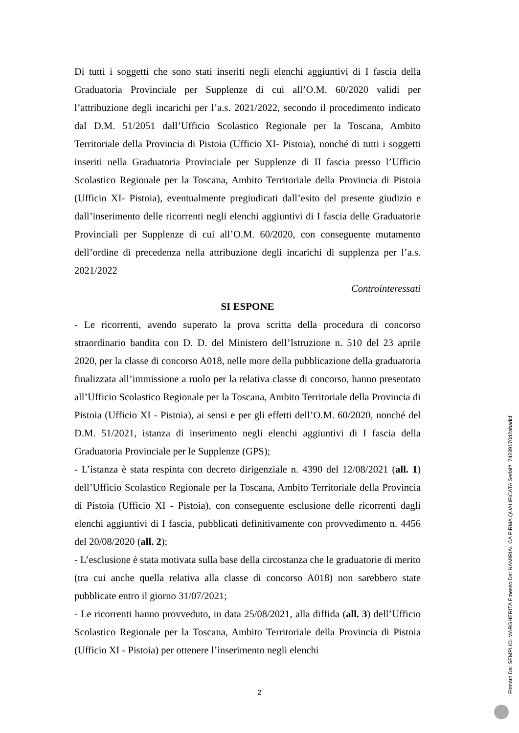Di tutti i soggetti che sono stati inseriti negli elenchi aggiuntivi di I fascia della Graduatoria Provinciale per Supplenze di cui all’O.M. 60/2020 validi per l’attribuzione degli incarichi per l’a.s. 2021/2022, secondo il procedimento indicato dal D.M. 51/2051 dall’Ufficio Scolastico Regionale per la Toscana, Ambito Territoriale della Provincia di Pistoia (Ufficio XI- Pistoia), nonché di tutti i soggetti inseriti nella Graduatoria Provinciale per Supplenze di II fascia presso l’Ufficio Scolastico Regionale per la Toscana, Ambito Territoriale della Provincia di Pistoia (Ufficio XI- Pistoia), eventualmente pregiudicati dall’esito del presente giudizio e dall’inserimento delle ricorrenti negli elenchi aggiuntivi di I fascia delle Graduatorie Provinciali per Supplenze di cui all’O.M. 60/2020, con conseguente mutamento dell’ordine di precedenza nella attribuzione degli incarichi di supplenza per l’a.s. 2021/2022
Controinteressati
SI ESPONE
- Le ricorrenti, avendo superato la prova scritta della procedura di concorso straordinario bandita con D. D. del Ministero dell’Istruzione n. 510 del 23 aprile 2020, per la classe di concorso A018, nelle more della pubblicazione della graduatoria finalizzata all’immissione a ruolo per la relativa classe di concorso, hanno presentato all’Ufficio Scolastico Regionale per la Toscana, Ambito Territoriale della Provincia di Pistoia (Ufficio XI - Pistoia), ai sensi e per gli effetti dell’O.M. 60/2020, nonché del D.M. 51/2021, istanza di inserimento negli elenchi aggiuntivi di I fascia della Graduatoria Provinciale per le Supplenze (GPS);
- L’istanza è stata respinta con decreto dirigenziale n. 4390 del 12/08/2021 (all. 1) dell’Ufficio Scolastico Regionale per la Toscana, Ambito Territoriale della Provincia di Pistoia (Ufficio XI - Pistoia), con conseguente esclusione delle ricorrenti dagli elenchi aggiuntivi di I fascia, pubblicati definitivamente con provvedimento n. 4456 del 20/08/2020 (all. 2);
- L’esclusione è stata motivata sulla base della circostanza che le graduatorie di merito (tra cui anche quella relativa alla classe di concorso A018) non sarebbero state pubblicate entro il giorno 31/07/2021;
- Le ricorrenti hanno provveduto, in data 25/08/2021, alla diffida (all. 3) dell’Ufficio Scolastico Regionale per la Toscana, Ambito Territoriale della Provincia di Pistoia (Ufficio XI - Pistoia) per ottenere l’inserimento negli elenchi
2
Firmato Da: SEMPLICI MARGHERITA Emesso Da: NAMIRIAL CA FIRMA QUALIFICATA Serial#: 74239170d2abadcf